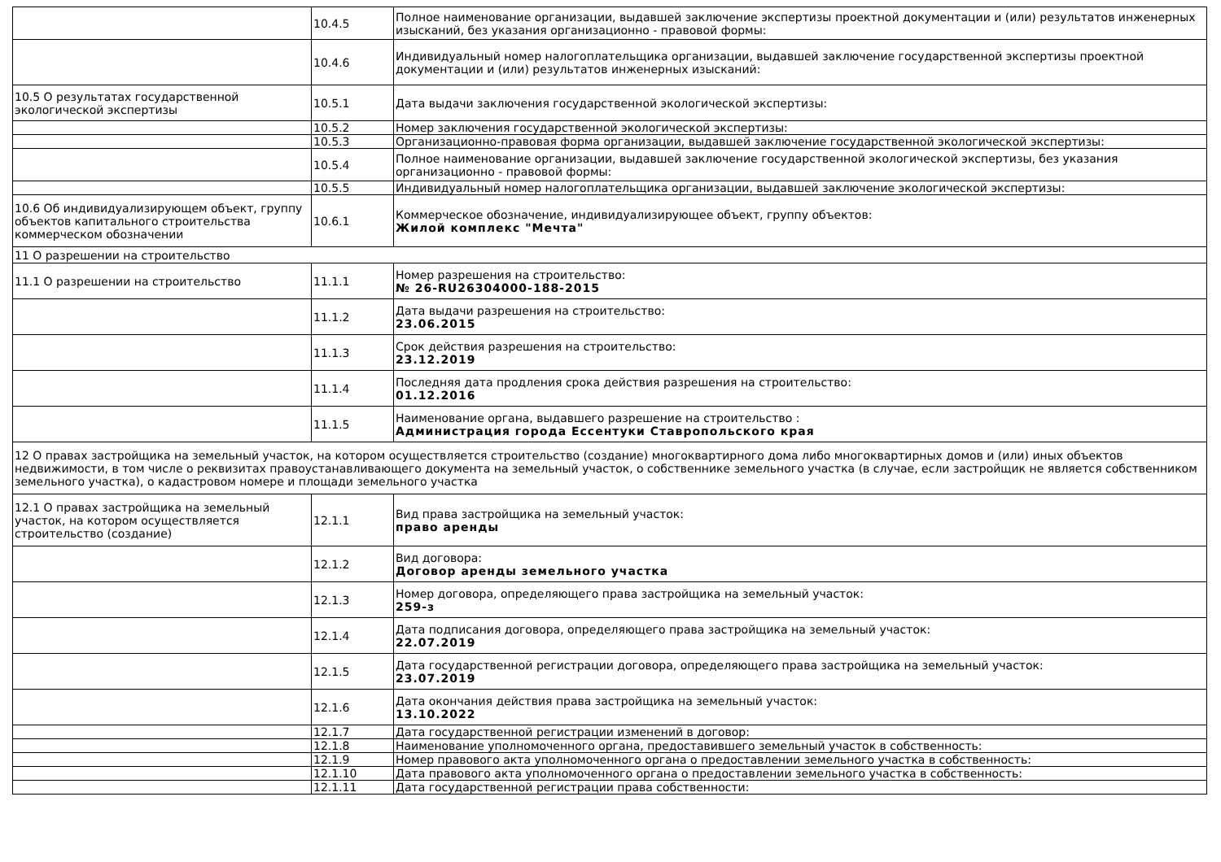| | 10.4.5 | Полное наименование организации, выдавшей заключение экспертизы проектной документации и (или) результатов инженерных изысканий, без указания организационно - правовой формы: |
| | 10.4.6 | Индивидуальный номер налогоплательщика организации, выдавшей заключение государственной экспертизы проектной документации и (или) результатов инженерных изысканий: |
| 10.5 О результатах государственной экологической экспертизы | 10.5.1 | Дата выдачи заключения государственной экологической экспертизы: |
| | 10.5.2 | Номер заключения государственной экологической экспертизы: |
| | 10.5.3 | Организационно-правовая форма организации, выдавшей заключение государственной экологической экспертизы: |
| | 10.5.4 | Полное наименование организации, выдавшей заключение государственной экологической экспертизы, без указания организационно - правовой формы: |
| | 10.5.5 | Индивидуальный номер налогоплательщика организации, выдавшей заключение экологической экспертизы: |
| 10.6 Об индивидуализирующем объект, группу объектов капитального строительства коммерческом обозначении | 10.6.1 | Коммерческое обозначение, индивидуализирующее объект, группу объектов: Жилой комплекс "Мечта" |
| 11 О разрешении на строительство | | |
| 11.1 О разрешении на строительство | 11.1.1 | Номер разрешения на строительство: № 26-RU26304000-188-2015 |
| | 11.1.2 | Дата выдачи разрешения на строительство: 23.06.2015 |
| | 11.1.3 | Срок действия разрешения на строительство: 23.12.2019 |
| | 11.1.4 | Последняя дата продления срока действия разрешения на строительство: 01.12.2016 |
| | 11.1.5 | Наименование органа, выдавшего разрешение на строительство : Администрация города Ессентуки Ставропольского края |
| 12 О правах застройщика на земельный участок, на котором осуществляется строительство (создание) многоквартирного дома либо многоквартирных домов и (или) иных объектов недвижимости, в том числе о реквизитах правоустанавливающего документа на земельный участок, о собственнике земельного участка (в случае, если застройщик не является собственником земельного участка), о кадастровом номере и площади земельного участка | | |
| 12.1 О правах застройщика на земельный участок, на котором осуществляется строительство (создание) | 12.1.1 | Вид права застройщика на земельный участок: право аренды |
| | 12.1.2 | Вид договора: Договор аренды земельного участка |
| | 12.1.3 | Номер договора, определяющего права застройщика на земельный участок: 259-з |
| | 12.1.4 | Дата подписания договора, определяющего права застройщика на земельный участок: 22.07.2019 |
| | 12.1.5 | Дата государственной регистрации договора, определяющего права застройщика на земельный участок: 23.07.2019 |
| | 12.1.6 | Дата окончания действия права застройщика на земельный участок: 13.10.2022 |
| | 12.1.7 | Дата государственной регистрации изменений в договор: |
| | 12.1.8 | Наименование уполномоченного органа, предоставившего земельный участок в собственность: |
| | 12.1.9 | Номер правового акта уполномоченного органа о предоставлении земельного участка в собственность: |
| | 12.1.10 | Дата правового акта уполномоченного органа о предоставлении земельного участка в собственность: |
| | 12.1.11 | Дата государственной регистрации права собственности: |